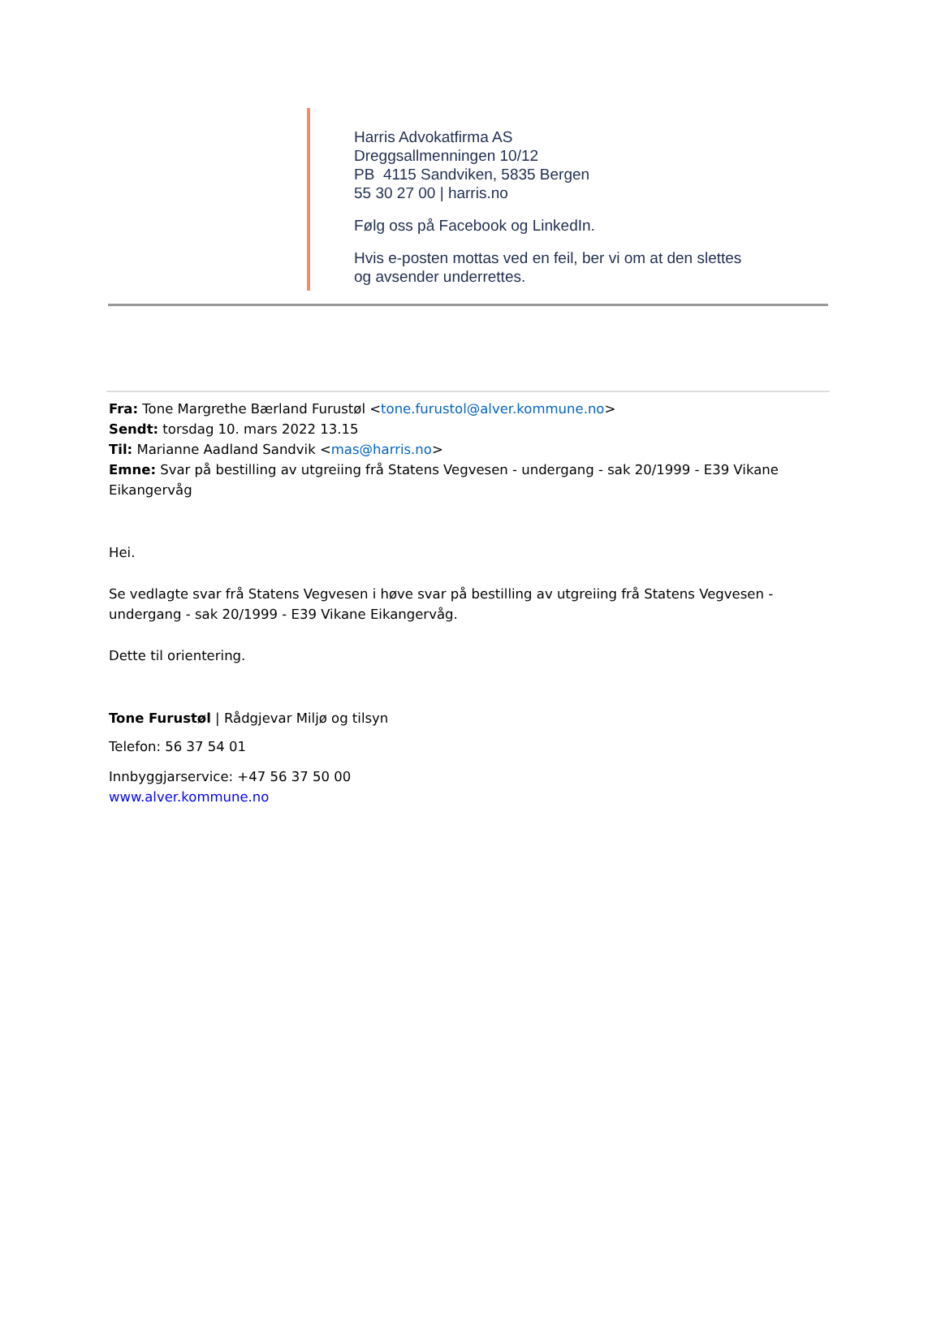Harris Advokatfirma AS
Dreggsallmenningen 10/12
PB 4115 Sandviken, 5835 Bergen
55 30 27 00 | harris.no
Følg oss på Facebook og LinkedIn.
Hvis e-posten mottas ved en feil, ber vi om at den slettes og avsender underrettes.
Fra: Tone Margrethe Bærland Furustøl <tone.furustol@alver.kommune.no>
Sendt: torsdag 10. mars 2022 13.15
Til: Marianne Aadland Sandvik <mas@harris.no>
Emne: Svar på bestilling av utgreiing frå Statens Vegvesen - undergang - sak 20/1999 - E39 Vikane Eikangervåg
Hei.
Se vedlagte svar frå Statens Vegvesen i høve svar på bestilling av utgreiing frå Statens Vegvesen - undergang - sak 20/1999 - E39 Vikane Eikangervåg.
Dette til orientering.
Tone Furustøl | Rådgjevar Miljø og tilsyn
Telefon: 56 37 54 01
Innbyggjarservice: +47 56 37 50 00
www.alver.kommune.no